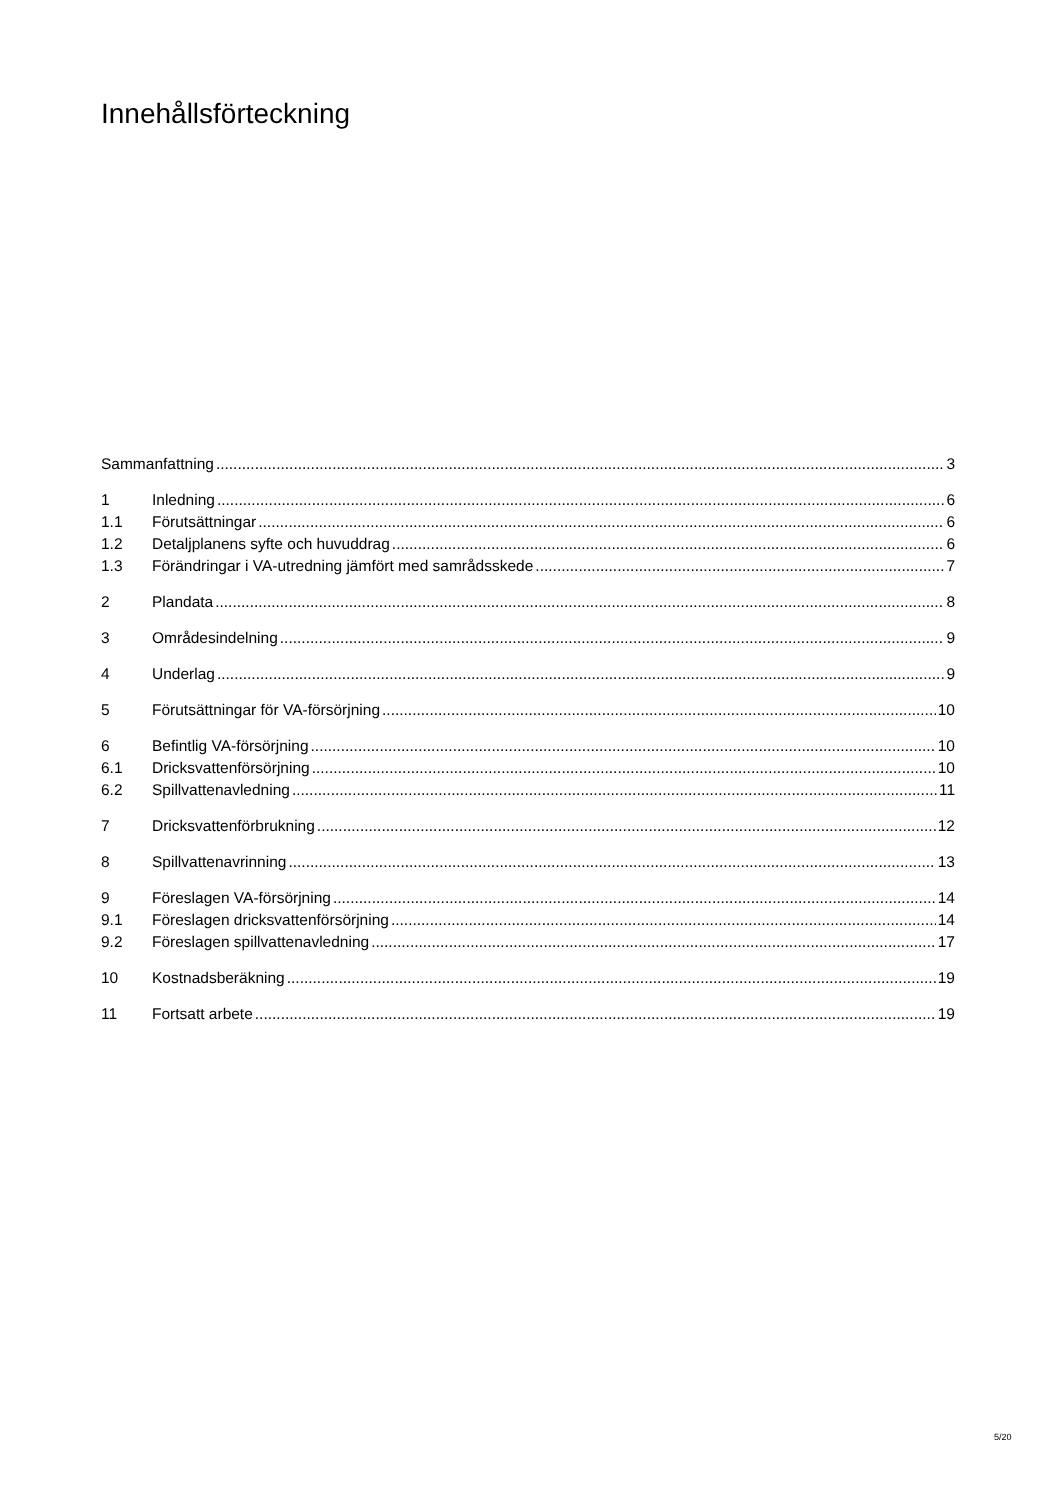Innehållsförteckning
Sammanfattning 3
1 Inledning 6
1.1 Förutsättningar 6
1.2 Detaljplanens syfte och huvuddrag 6
1.3 Förändringar i VA-utredning jämfört med samrådsskede 7
2 Plandata 8
3 Områdesindelning 9
4 Underlag 9
5 Förutsättningar för VA-försörjning 10
6 Befintlig VA-försörjning 10
6.1 Dricksvattenförsörjning 10
6.2 Spillvattenavledning 11
7 Dricksvattenförbrukning 12
8 Spillvattenavrinning 13
9 Föreslagen VA-försörjning 14
9.1 Föreslagen dricksvattenförsörjning 14
9.2 Föreslagen spillvattenavledning 17
10 Kostnadsberäkning 19
11 Fortsatt arbete 19
5/20